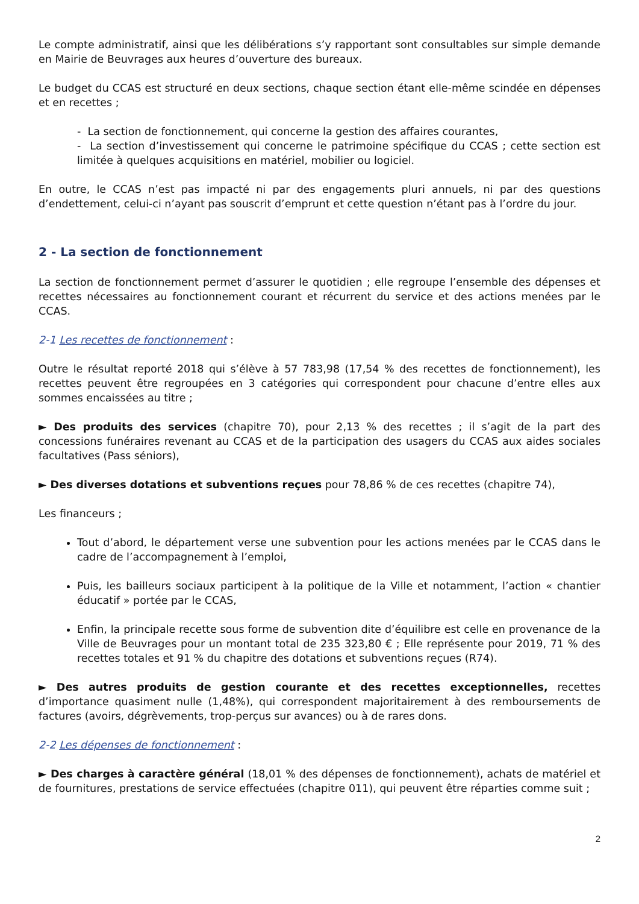Le compte administratif, ainsi que les délibérations s’y rapportant sont consultables sur simple demande en Mairie de Beuvrages aux heures d’ouverture des bureaux.
Le budget du CCAS est structuré en deux sections, chaque section étant elle-même scindée en dépenses et en recettes ;
- La section de fonctionnement, qui concerne la gestion des affaires courantes,
- La section d’investissement qui concerne le patrimoine spécifique du CCAS ; cette section est limitée à quelques acquisitions en matériel, mobilier ou logiciel.
En outre, le CCAS n’est pas impacté ni par des engagements pluri annuels, ni par des questions d’endettement, celui-ci n’ayant pas souscrit d’emprunt et cette question n’étant pas à l’ordre du jour.
2 - La section de fonctionnement
La section de fonctionnement permet d’assurer le quotidien ; elle regroupe l’ensemble des dépenses et recettes nécessaires au fonctionnement courant et récurrent du service et des actions menées par le CCAS.
2-1 Les recettes de fonctionnement :
Outre le résultat reporté 2018 qui s’élève à 57 783,98 (17,54 % des recettes de fonctionnement), les recettes peuvent être regroupées en 3 catégories qui correspondent pour chacune d’entre elles aux sommes encaissées au titre ;
► Des produits des services (chapitre 70), pour 2,13 % des recettes ; il s’agit de la part des concessions funéraires revenant au CCAS et de la participation des usagers du CCAS aux aides sociales facultatives (Pass séniors),
► Des diverses dotations et subventions reçues pour 78,86 % de ces recettes (chapitre 74),
Les financeurs ;
Tout d’abord, le département verse une subvention pour les actions menées par le CCAS dans le cadre de l’accompagnement à l’emploi,
Puis, les bailleurs sociaux participent à la politique de la Ville et notamment, l’action « chantier éducatif » portée par le CCAS,
Enfin, la principale recette sous forme de subvention dite d’équilibre est celle en provenance de la Ville de Beuvrages pour un montant total de 235 323,80 € ; Elle représente pour 2019, 71 % des recettes totales et 91 % du chapitre des dotations et subventions reçues (R74).
► Des autres produits de gestion courante et des recettes exceptionnelles, recettes d’importance quasiment nulle (1,48%), qui correspondent majoritairement à des remboursements de factures (avoirs, dégrèvements, trop-perçus sur avances) ou à de rares dons.
2-2 Les dépenses de fonctionnement :
► Des charges à caractère général (18,01 % des dépenses de fonctionnement), achats de matériel et de fournitures, prestations de service effectuées (chapitre 011), qui peuvent être réparties comme suit ;
2